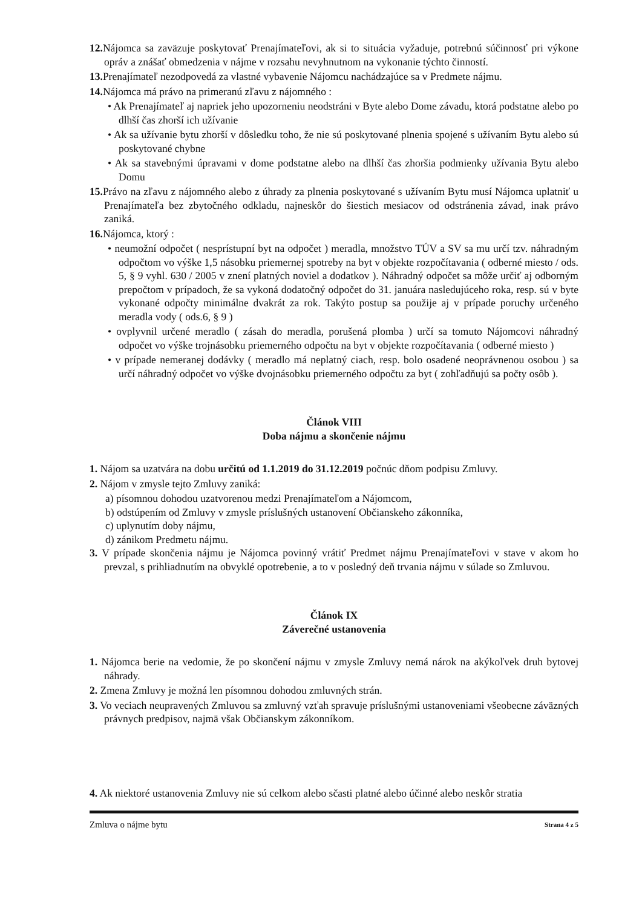12. Nájomca sa zaväzuje poskytovať Prenajímateľovi, ak si to situácia vyžaduje, potrebnú súčinnosť pri výkone opráv a znášať obmedzenia v nájme v rozsahu nevyhnutnom na vykonanie týchto činností.
13. Prenajímateľ nezodpovedá za vlastné vybavenie Nájomcu nachádzajúce sa v Predmete nájmu.
14. Nájomca má právo na primeranú zľavu z nájomného :
• Ak Prenajímateľ aj napriek jeho upozorneniu neodstráni v Byte alebo Dome závadu, ktorá podstatne alebo po dlhší čas zhorší ich užívanie
• Ak sa užívanie bytu zhorší v dôsledku toho, že nie sú poskytované plnenia spojené s užívaním Bytu alebo sú poskytované chybne
• Ak sa stavebnými úpravami v dome podstatne alebo na dlhší čas zhoršia podmienky užívania Bytu alebo Domu
15. Právo na zľavu z nájomného alebo z úhrady za plnenia poskytované s užívaním Bytu musí Nájomca uplatniť u Prenajímateľa bez zbytočného odkladu, najneskôr do šiestich mesiacov od odstránenia závad, inak právo zaniká.
16. Nájomca, ktorý :
• neumožní odpočet ( nesprístupní byt na odpočet ) meradla, množstvo TÚV a SV sa mu určí tzv. náhradným odpočtom vo výške 1,5 násobku priemernej spotreby na byt v objekte rozpočítavania ( odberné miesto / ods. 5, § 9 vyhl. 630 / 2005 v znení platných noviel a dodatkov ). Náhradný odpočet sa môže určiť aj odborným prepočtom v prípadoch, že sa vykoná dodatočný odpočet do 31. januára nasledujúceho roka, resp. sú v byte vykonané odpočty minimálne dvakrát za rok. Takýto postup sa použije aj v prípade poruchy určeného meradla vody ( ods.6, § 9 )
• ovplyvnil určené meradlo ( zásah do meradla, porušená plomba ) určí sa tomuto Nájomcovi náhradný odpočet vo výške trojnásobku priemerného odpočtu na byt v objekte rozpočítavania ( odberné miesto )
• v prípade nemeranej dodávky ( meradlo má neplatný ciach, resp. bolo osadené neoprávnenou osobou ) sa určí náhradný odpočet vo výške dvojnásobku priemerného odpočtu za byt ( zohľadňujú sa počty osôb ).
Článok VIII
Doba nájmu a skončenie nájmu
1. Nájom sa uzatvára na dobu určitú od 1.1.2019 do 31.12.2019 počnúc dňom podpisu Zmluvy.
2. Nájom v zmysle tejto Zmluvy zaniká:
a) písomnou dohodou uzatvorenou medzi Prenajímateľom a Nájomcom,
b) odstúpením od Zmluvy v zmysle príslušných ustanovení Občianskeho zákonníka,
c) uplynutím doby nájmu,
d) zánikom Predmetu nájmu.
3. V prípade skončenia nájmu je Nájomca povinný vrátiť Predmet nájmu Prenajímateľovi v stave v akom ho prevzal, s prihliadnutím na obvyklé opotrebenie, a to v posledný deň trvania nájmu v súlade so Zmluvou.
Článok IX
Záverečné ustanovenia
1. Nájomca berie na vedomie, že po skončení nájmu v zmysle Zmluvy nemá nárok na akýkoľvek druh bytovej náhrady.
2. Zmena Zmluvy je možná len písomnou dohodou zmluvných strán.
3. Vo veciach neupravených Zmluvou sa zmluvný vzťah spravuje príslušnými ustanoveniami všeobecne záväzných právnych predpisov, najmä však Občianskym zákonníkom.
4. Ak niektoré ustanovenia Zmluvy nie sú celkom alebo sčasti platné alebo účinné alebo neskôr stratia
Zmluva o nájme bytu Strana 4 z 5